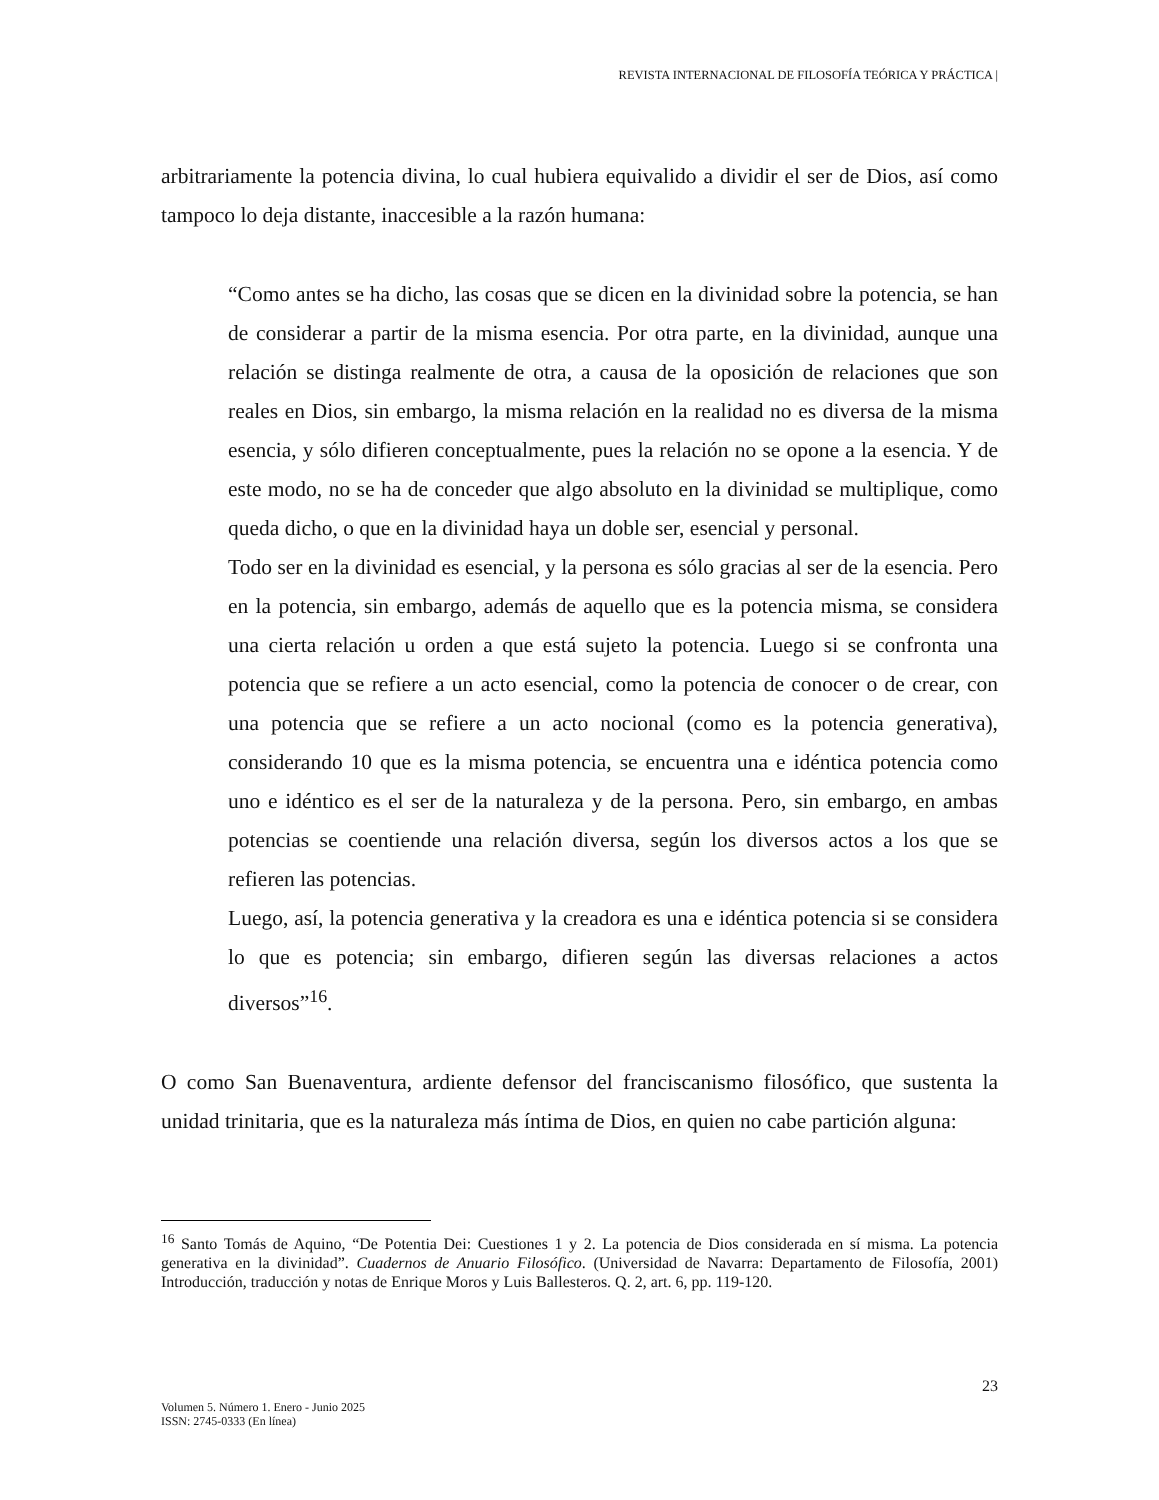REVISTA INTERNACIONAL DE FILOSOFÍA TEÓRICA Y PRÁCTICA |
arbitrariamente la potencia divina, lo cual hubiera equivalido a dividir el ser de Dios, así como tampoco lo deja distante, inaccesible a la razón humana:
“Como antes se ha dicho, las cosas que se dicen en la divinidad sobre la potencia, se han de considerar a partir de la misma esencia. Por otra parte, en la divinidad, aunque una relación se distinga realmente de otra, a causa de la oposición de relaciones que son reales en Dios, sin embargo, la misma relación en la realidad no es diversa de la misma esencia, y sólo difieren conceptualmente, pues la relación no se opone a la esencia. Y de este modo, no se ha de conceder que algo absoluto en la divinidad se multiplique, como queda dicho, o que en la divinidad haya un doble ser, esencial y personal.
Todo ser en la divinidad es esencial, y la persona es sólo gracias al ser de la esencia. Pero en la potencia, sin embargo, además de aquello que es la potencia misma, se considera una cierta relación u orden a que está sujeto la potencia. Luego si se confronta una potencia que se refiere a un acto esencial, como la potencia de conocer o de crear, con una potencia que se refiere a un acto nocional (como es la potencia generativa), considerando 10 que es la misma potencia, se encuentra una e idéntica potencia como uno e idéntico es el ser de la naturaleza y de la persona. Pero, sin embargo, en ambas potencias se coentiende una relación diversa, según los diversos actos a los que se refieren las potencias.
Luego, así, la potencia generativa y la creadora es una e idéntica potencia si se considera lo que es potencia; sin embargo, difieren según las diversas relaciones a actos diversos”<sup>16</sup>.
O como San Buenaventura, ardiente defensor del franciscanismo filosófico, que sustenta la unidad trinitaria, que es la naturaleza más íntima de Dios, en quien no cabe partición alguna:
<sup>16</sup> Santo Tomás de Aquino, “De Potentia Dei: Cuestiones 1 y 2. La potencia de Dios considerada en sí misma. La potencia generativa en la divinidad”. Cuadernos de Anuario Filosófico. (Universidad de Navarra: Departamento de Filosofía, 2001) Introducción, traducción y notas de Enrique Moros y Luis Ballesteros. Q. 2, art. 6, pp. 119-120.
23
Volumen 5. Número 1. Enero - Junio 2025
ISSN: 2745-0333 (En línea)